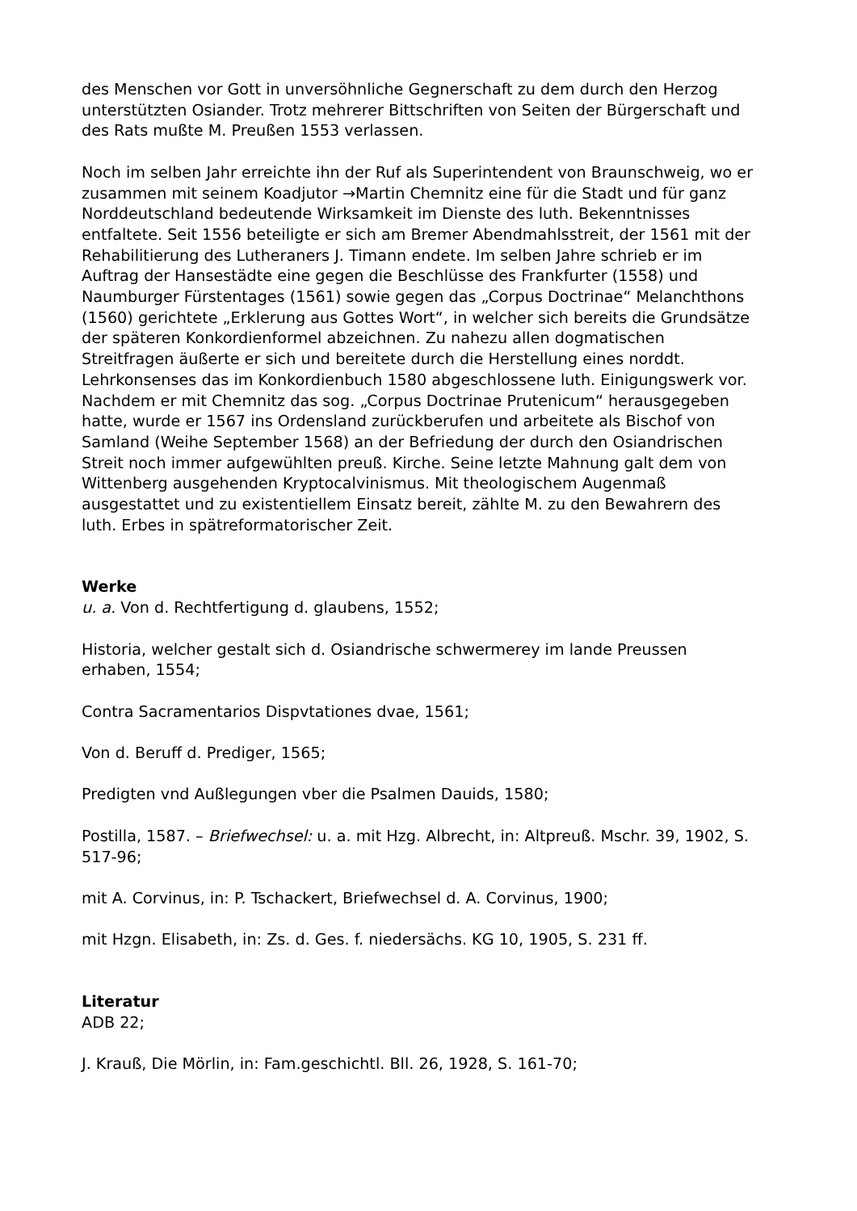des Menschen vor Gott in unversöhnliche Gegnerschaft zu dem durch den Herzog unterstützten Osiander. Trotz mehrerer Bittschriften von Seiten der Bürgerschaft und des Rats mußte M. Preußen 1553 verlassen.
Noch im selben Jahr erreichte ihn der Ruf als Superintendent von Braunschweig, wo er zusammen mit seinem Koadjutor →Martin Chemnitz eine für die Stadt und für ganz Norddeutschland bedeutende Wirksamkeit im Dienste des luth. Bekenntnisses entfaltete. Seit 1556 beteiligte er sich am Bremer Abendmahlsstreit, der 1561 mit der Rehabilitierung des Lutheraners J. Timann endete. Im selben Jahre schrieb er im Auftrag der Hansestädte eine gegen die Beschlüsse des Frankfurter (1558) und Naumburger Fürstentages (1561) sowie gegen das „Corpus Doctrinae“ Melanchthons (1560) gerichtete „Erklerung aus Gottes Wort“, in welcher sich bereits die Grundsätze der späteren Konkordienformel abzeichnen. Zu nahezu allen dogmatischen Streitfragen äußerte er sich und bereitete durch die Herstellung eines norddt. Lehrkonsenses das im Konkordienbuch 1580 abgeschlossene luth. Einigungswerk vor. Nachdem er mit Chemnitz das sog. „Corpus Doctrinae Prutenicum“ herausgegeben hatte, wurde er 1567 ins Ordensland zurückberufen und arbeitete als Bischof von Samland (Weihe September 1568) an der Befriedung der durch den Osiandrischen Streit noch immer aufgewühlten preuß. Kirche. Seine letzte Mahnung galt dem von Wittenberg ausgehenden Kryptocalvinismus. Mit theologischem Augenmaß ausgestattet und zu existentiellem Einsatz bereit, zählte M. zu den Bewahrern des luth. Erbes in spätreformatorischer Zeit.
Werke
u. a. Von d. Rechtfertigung d. glaubens, 1552;
Historia, welcher gestalt sich d. Osiandrische schwermerey im lande Preussen erhaben, 1554;
Contra Sacramentarios Dispvtationes dvae, 1561;
Von d. Beruff d. Prediger, 1565;
Predigten vnd Außlegungen vber die Psalmen Dauids, 1580;
Postilla, 1587. – Briefwechsel: u. a. mit Hzg. Albrecht, in: Altpreuß. Mschr. 39, 1902, S. 517-96;
mit A. Corvinus, in: P. Tschackert, Briefwechsel d. A. Corvinus, 1900;
mit Hzgn. Elisabeth, in: Zs. d. Ges. f. niedersächs. KG 10, 1905, S. 231 ff.
Literatur
ADB 22;
J. Krauß, Die Mörlin, in: Fam.geschichtl. Bll. 26, 1928, S. 161-70;